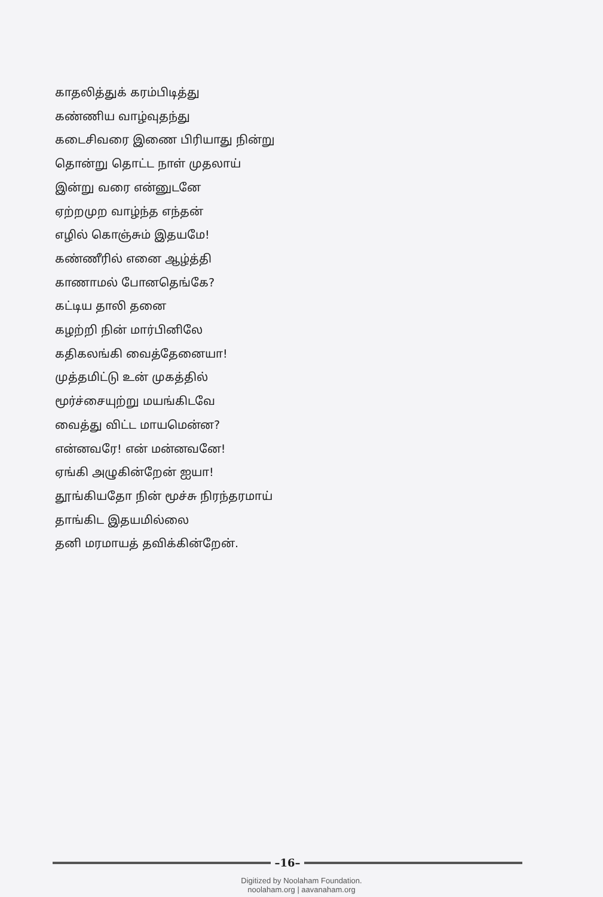காதலித்துக் கரம்பிடித்து
கண்ணிய வாழ்வுதந்து
கடைசிவரை இணை பிரியாது நின்று
தொன்று தொட்ட நாள் முதலாய்
இன்று வரை என்னுடனே
ஏற்றமுற வாழ்ந்த எந்தன்
எழில் கொஞ்சும் இதயமே!
கண்ணீரில் எனை ஆழ்த்தி
காணாமல் போனதெங்கே?
கட்டிய தாலி தனை
கழற்றி நின் மார்பினிலே
கதிகலங்கி வைத்தேனையா!
முத்தமிட்டு உன் முகத்தில்
மூர்ச்சையுற்று மயங்கிடவே
வைத்து விட்ட மாயமென்ன?
என்னவரே! என் மன்னவனே!
ஏங்கி அழுகின்றேன் ஐயா!
தூங்கியதோ நின் மூச்சு நிரந்தரமாய்
தாங்கிட இதயமில்லை
தனி மரமாயத் தவிக்கின்றேன்.
–16–
Digitized by Noolaham Foundation.
noolaham.org | aavanaham.org